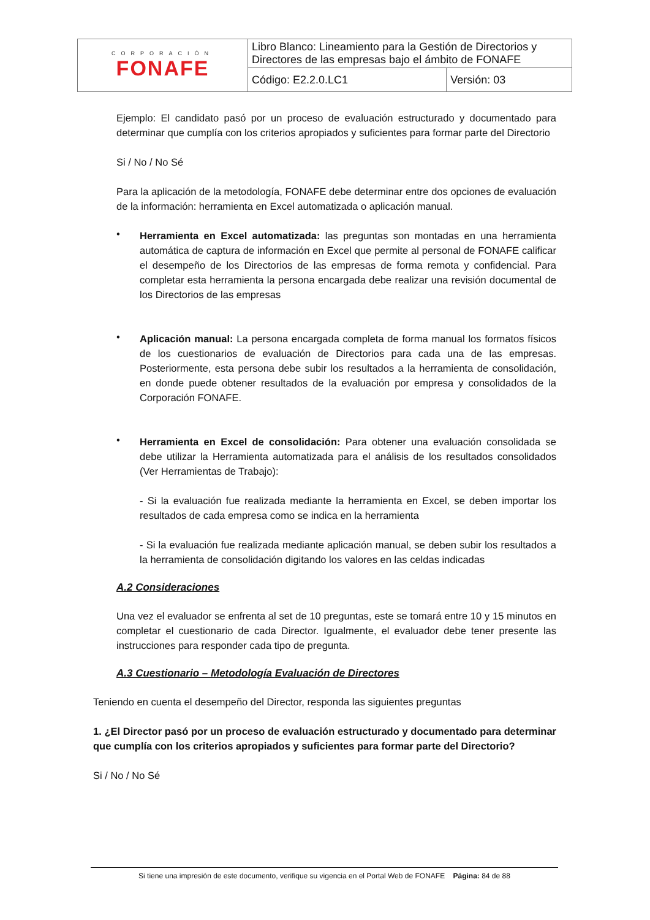| CORPORACIÓN FONAFE | Libro Blanco: Lineamiento para la Gestión de Directorios y Directores de las empresas bajo el ámbito de FONAFE | |
| | Código: E2.2.0.LC1 | Versión: 03 |
Ejemplo: El candidato pasó por un proceso de evaluación estructurado y documentado para determinar que cumplía con los criterios apropiados y suficientes para formar parte del Directorio
Si / No / No Sé
Para la aplicación de la metodología, FONAFE debe determinar entre dos opciones de evaluación de la información: herramienta en Excel automatizada o aplicación manual.
•
Herramienta en Excel automatizada: las preguntas son montadas en una herramienta automática de captura de información en Excel que permite al personal de FONAFE calificar el desempeño de los Directorios de las empresas de forma remota y confidencial. Para completar esta herramienta la persona encargada debe realizar una revisión documental de los Directorios de las empresas
•
Aplicación manual: La persona encargada completa de forma manual los formatos físicos de los cuestionarios de evaluación de Directorios para cada una de las empresas. Posteriormente, esta persona debe subir los resultados a la herramienta de consolidación, en donde puede obtener resultados de la evaluación por empresa y consolidados de la Corporación FONAFE.
•
Herramienta en Excel de consolidación: Para obtener una evaluación consolidada se debe utilizar la Herramienta automatizada para el análisis de los resultados consolidados (Ver Herramientas de Trabajo):
- Si la evaluación fue realizada mediante la herramienta en Excel, se deben importar los resultados de cada empresa como se indica en la herramienta
- Si la evaluación fue realizada mediante aplicación manual, se deben subir los resultados a la herramienta de consolidación digitando los valores en las celdas indicadas
A.2 Consideraciones
Una vez el evaluador se enfrenta al set de 10 preguntas, este se tomará entre 10 y 15 minutos en completar el cuestionario de cada Director. Igualmente, el evaluador debe tener presente las instrucciones para responder cada tipo de pregunta.
A.3 Cuestionario – Metodología Evaluación de Directores
Teniendo en cuenta el desempeño del Director, responda las siguientes preguntas
1. ¿El Director pasó por un proceso de evaluación estructurado y documentado para determinar que cumplía con los criterios apropiados y suficientes para formar parte del Directorio?
Si / No / No Sé
Si tiene una impresión de este documento, verifique su vigencia en el Portal Web de FONAFE Página: 84 de 88